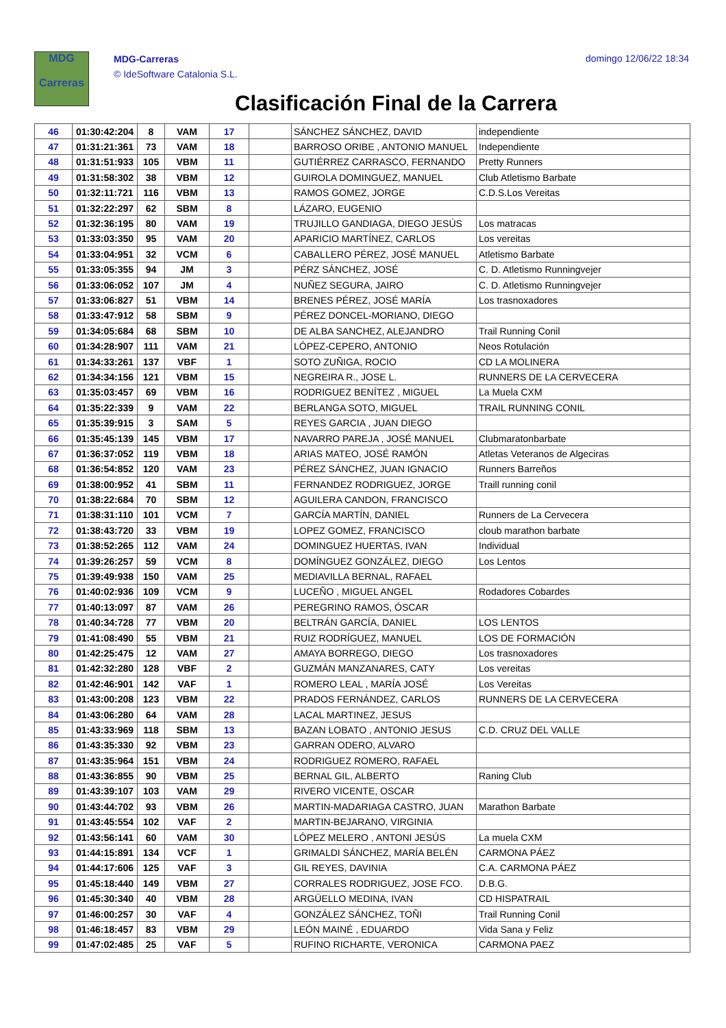MDG
Carreras
MDG-Carreras
© IdeSoftware Catalonia S.L.
domingo 12/06/22 18:34
Clasificación Final de la Carrera
| 46 | 01:30:42:204 | 8 | VAM | 17 | | SÁNCHEZ SÁNCHEZ, DAVID | independiente |
| 47 | 01:31:21:361 | 73 | VAM | 18 | | BARROSO ORIBE , ANTONIO MANUEL | Independiente |
| 48 | 01:31:51:933 | 105 | VBM | 11 | | GUTIÉRREZ CARRASCO, FERNANDO | Pretty Runners |
| 49 | 01:31:58:302 | 38 | VBM | 12 | | GUIROLA DOMINGUEZ, MANUEL | Club Atletismo Barbate |
| 50 | 01:32:11:721 | 116 | VBM | 13 | | RAMOS GOMEZ, JORGE | C.D.S.Los Vereitas |
| 51 | 01:32:22:297 | 62 | SBM | 8 | | LÁZARO, EUGENIO | |
| 52 | 01:32:36:195 | 80 | VAM | 19 | | TRUJILLO GANDIAGA, DIEGO JESÚS | Los matracas |
| 53 | 01:33:03:350 | 95 | VAM | 20 | | APARICIO MARTÍNEZ, CARLOS | Los vereitas |
| 54 | 01:33:04:951 | 32 | VCM | 6 | | CABALLERO PÉREZ, JOSÉ MANUEL | Atletismo Barbate |
| 55 | 01:33:05:355 | 94 | JM | 3 | | PÉRZ SÁNCHEZ, JOSÉ | C. D. Atletismo Runningvejer |
| 56 | 01:33:06:052 | 107 | JM | 4 | | NUÑEZ SEGURA, JAIRO | C. D. Atletismo Runningvejer |
| 57 | 01:33:06:827 | 51 | VBM | 14 | | BRENES PÉREZ, JOSÉ MARÍA | Los trasnoxadores |
| 58 | 01:33:47:912 | 58 | SBM | 9 | | PÉREZ DONCEL-MORIANO, DIEGO | |
| 59 | 01:34:05:684 | 68 | SBM | 10 | | DE ALBA SANCHEZ, ALEJANDRO | Trail Running Conil |
| 60 | 01:34:28:907 | 111 | VAM | 21 | | LÓPEZ-CEPERO, ANTONIO | Neos Rotulación |
| 61 | 01:34:33:261 | 137 | VBF | 1 | | SOTO ZUÑIGA, ROCIO | CD LA MOLINERA |
| 62 | 01:34:34:156 | 121 | VBM | 15 | | NEGREIRA R., JOSE L. | RUNNERS DE LA CERVECERA |
| 63 | 01:35:03:457 | 69 | VBM | 16 | | RODRIGUEZ BENÍTEZ , MIGUEL | La Muela CXM |
| 64 | 01:35:22:339 | 9 | VAM | 22 | | BERLANGA SOTO, MIGUEL | TRAIL RUNNING CONIL |
| 65 | 01:35:39:915 | 3 | SAM | 5 | | REYES GARCIA , JUAN DIEGO | |
| 66 | 01:35:45:139 | 145 | VBM | 17 | | NAVARRO PAREJA , JOSÉ MANUEL | Clubmaratonbarbate |
| 67 | 01:36:37:052 | 119 | VBM | 18 | | ARIAS MATEO, JOSÉ RAMÓN | Atletas Veteranos de Algeciras |
| 68 | 01:36:54:852 | 120 | VAM | 23 | | PÉREZ SÁNCHEZ, JUAN IGNACIO | Runners Barreños |
| 69 | 01:38:00:952 | 41 | SBM | 11 | | FERNANDEZ RODRIGUEZ, JORGE | Traill running conil |
| 70 | 01:38:22:684 | 70 | SBM | 12 | | AGUILERA CANDON, FRANCISCO | |
| 71 | 01:38:31:110 | 101 | VCM | 7 | | GARCÍA MARTÍN, DANIEL | Runners de La Cervecera |
| 72 | 01:38:43:720 | 33 | VBM | 19 | | LOPEZ GOMEZ, FRANCISCO | cloub marathon barbate |
| 73 | 01:38:52:265 | 112 | VAM | 24 | | DOMINGUEZ HUERTAS, IVAN | Individual |
| 74 | 01:39:26:257 | 59 | VCM | 8 | | DOMÍNGUEZ GONZÁLEZ, DIEGO | Los Lentos |
| 75 | 01:39:49:938 | 150 | VAM | 25 | | MEDIAVILLA BERNAL, RAFAEL | |
| 76 | 01:40:02:936 | 109 | VCM | 9 | | LUCEÑO , MIGUEL ANGEL | Rodadores Cobardes |
| 77 | 01:40:13:097 | 87 | VAM | 26 | | PEREGRINO RAMOS, ÓSCAR | |
| 78 | 01:40:34:728 | 77 | VBM | 20 | | BELTRÁN GARCÍA, DANIEL | LOS LENTOS |
| 79 | 01:41:08:490 | 55 | VBM | 21 | | RUIZ RODRÍGUEZ, MANUEL | LOS DE FORMACIÓN |
| 80 | 01:42:25:475 | 12 | VAM | 27 | | AMAYA BORREGO, DIEGO | Los trasnoxadores |
| 81 | 01:42:32:280 | 128 | VBF | 2 | | GUZMÁN MANZANARES, CATY | Los vereitas |
| 82 | 01:42:46:901 | 142 | VAF | 1 | | ROMERO LEAL , MARÍA JOSÉ | Los Vereitas |
| 83 | 01:43:00:208 | 123 | VBM | 22 | | PRADOS FERNÁNDEZ, CARLOS | RUNNERS DE LA CERVECERA |
| 84 | 01:43:06:280 | 64 | VAM | 28 | | LACAL MARTINEZ, JESUS | |
| 85 | 01:43:33:969 | 118 | SBM | 13 | | BAZAN LOBATO , ANTONIO JESUS | C.D. CRUZ DEL VALLE |
| 86 | 01:43:35:330 | 92 | VBM | 23 | | GARRAN ODERO, ALVARO | |
| 87 | 01:43:35:964 | 151 | VBM | 24 | | RODRIGUEZ ROMERO, RAFAEL | |
| 88 | 01:43:36:855 | 90 | VBM | 25 | | BERNAL GIL, ALBERTO | Raning Club |
| 89 | 01:43:39:107 | 103 | VAM | 29 | | RIVERO VICENTE, OSCAR | |
| 90 | 01:43:44:702 | 93 | VBM | 26 | | MARTIN-MADARIAGA CASTRO, JUAN | Marathon Barbate |
| 91 | 01:43:45:554 | 102 | VAF | 2 | | MARTIN-BEJARANO, VIRGINIA | |
| 92 | 01:43:56:141 | 60 | VAM | 30 | | LÓPEZ MELERO , ANTONI JESÚS | La muela CXM |
| 93 | 01:44:15:891 | 134 | VCF | 1 | | GRIMALDI SÁNCHEZ, MARÍA BELÉN | CARMONA PÁEZ |
| 94 | 01:44:17:606 | 125 | VAF | 3 | | GIL REYES, DAVINIA | C.A. CARMONA PÁEZ |
| 95 | 01:45:18:440 | 149 | VBM | 27 | | CORRALES RODRIGUEZ, JOSE FCO. | D.B.G. |
| 96 | 01:45:30:340 | 40 | VBM | 28 | | ARGÜELLO MEDINA, IVAN | CD HISPATRAIL |
| 97 | 01:46:00:257 | 30 | VAF | 4 | | GONZÁLEZ SÁNCHEZ, TOÑI | Trail Running Conil |
| 98 | 01:46:18:457 | 83 | VBM | 29 | | LEÓN MAINÉ , EDUARDO | Vida Sana y Feliz |
| 99 | 01:47:02:485 | 25 | VAF | 5 | | RUFINO RICHARTE, VERONICA | CARMONA PAEZ |